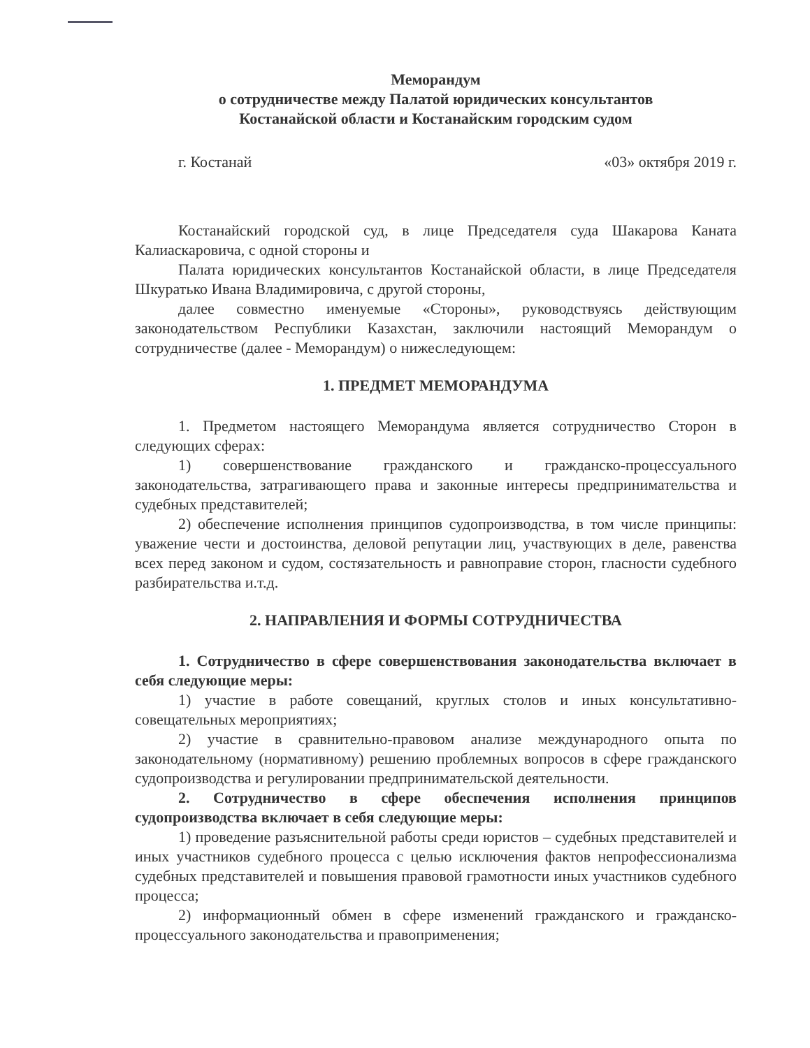Меморандум
о сотрудничестве между Палатой юридических консультантов
Костанайской области и Костанайским городским судом
г. Костанай «03» октября 2019 г.
Костанайский городской суд, в лице Председателя суда Шакарова Каната Калиаскаровича, с одной стороны и
Палата юридических консультантов Костанайской области, в лице Председателя Шкуратько Ивана Владимировича, с другой стороны,
далее совместно именуемые «Стороны», руководствуясь действующим законодательством Республики Казахстан, заключили настоящий Меморандум о сотрудничестве (далее - Меморандум) о нижеследующем:
1. ПРЕДМЕТ МЕМОРАНДУМА
1. Предметом настоящего Меморандума является сотрудничество Сторон в следующих сферах:
1) совершенствование гражданского и гражданско-процессуального законодательства, затрагивающего права и законные интересы предпринимательства и судебных представителей;
2) обеспечение исполнения принципов судопроизводства, в том числе принципы: уважение чести и достоинства, деловой репутации лиц, участвующих в деле, равенства всех перед законом и судом, состязательность и равноправие сторон, гласности судебного разбирательства и.т.д.
2. НАПРАВЛЕНИЯ И ФОРМЫ СОТРУДНИЧЕСТВА
1. Сотрудничество в сфере совершенствования законодательства включает в себя следующие меры:
1) участие в работе совещаний, круглых столов и иных консультативно- совещательных мероприятиях;
2) участие в сравнительно-правовом анализе международного опыта по законодательному (нормативному) решению проблемных вопросов в сфере гражданского судопроизводства и регулировании предпринимательской деятельности.
2. Сотрудничество в сфере обеспечения исполнения принципов судопроизводства включает в себя следующие меры:
1) проведение разъяснительной работы среди юристов – судебных представителей и иных участников судебного процесса с целью исключения фактов непрофессионализма судебных представителей и повышения правовой грамотности иных участников судебного процесса;
2) информационный обмен в сфере изменений гражданского и гражданско-процессуального законодательства и правоприменения;